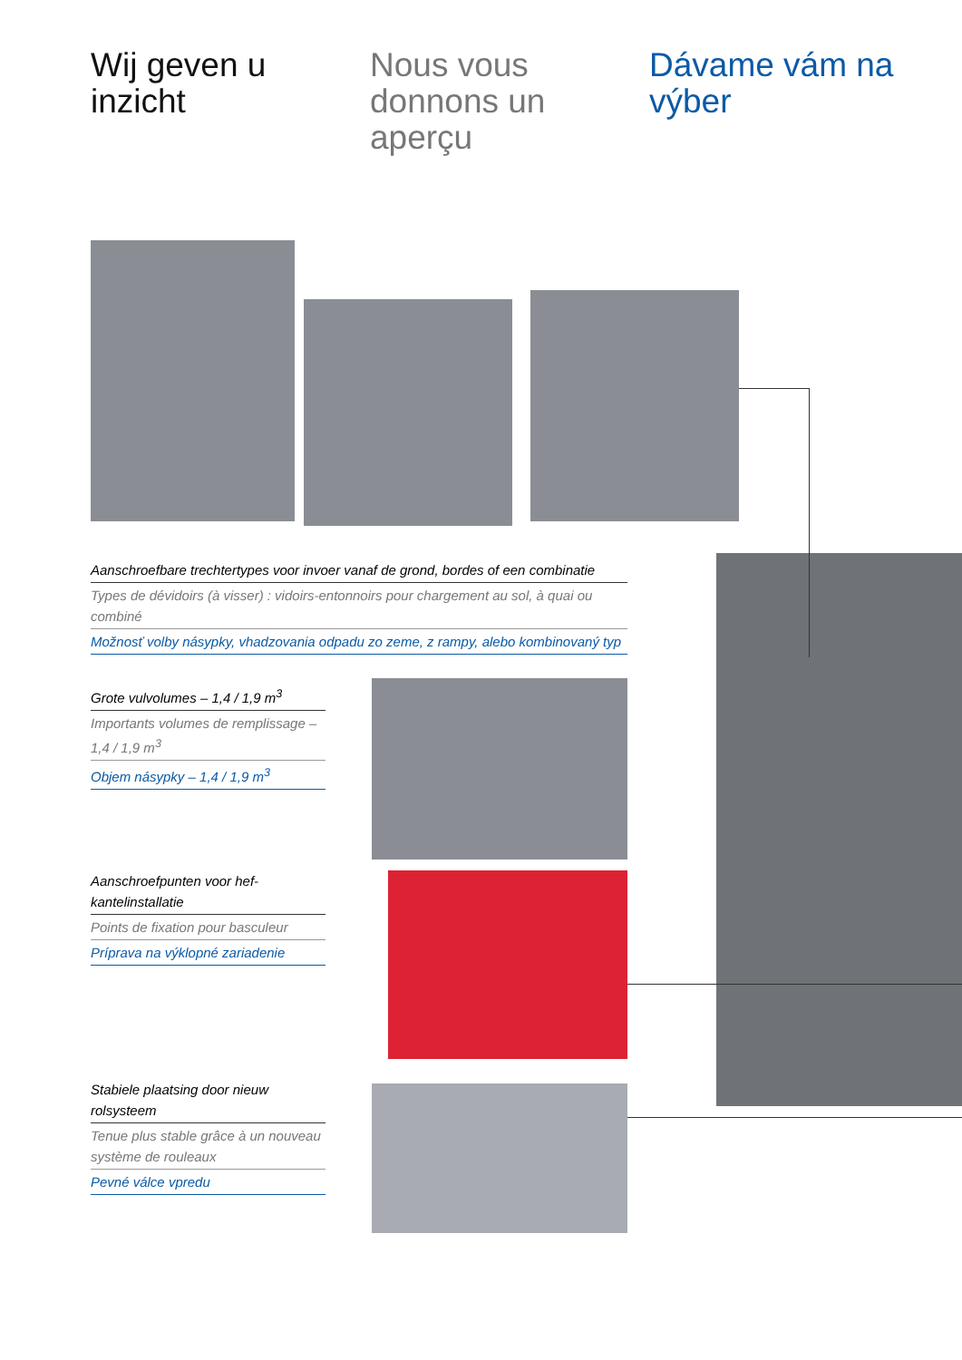Wij geven u inzicht
Nous vous donnons un aperçu
Dávame vám na výber
Aanschroefbare trechtertypes voor invoer vanaf de grond, bordes of een combinatie
Types de dévidoirs (à visser) : vidoirs-entonnoirs pour chargement au sol, à quai ou combiné
Možnosť volby násypky, vhadzovania odpadu zo zeme, z rampy, alebo kombinovaný typ
Grote vulvolumes – 1,4 / 1,9 m<sup>3</sup>
Importants volumes de remplissage – 1,4 / 1,9 m<sup>3</sup>
Objem násypky – 1,4 / 1,9 m<sup>3</sup>
Aanschroefpunten voor hef-kantelinstallatie
Points de fixation pour basculeur
Príprava na výklopné zariadenie
Stabiele plaatsing door nieuw rolsysteem
Tenue plus stable grâce à un nouveau système de rouleaux
Pevné válce vpredu